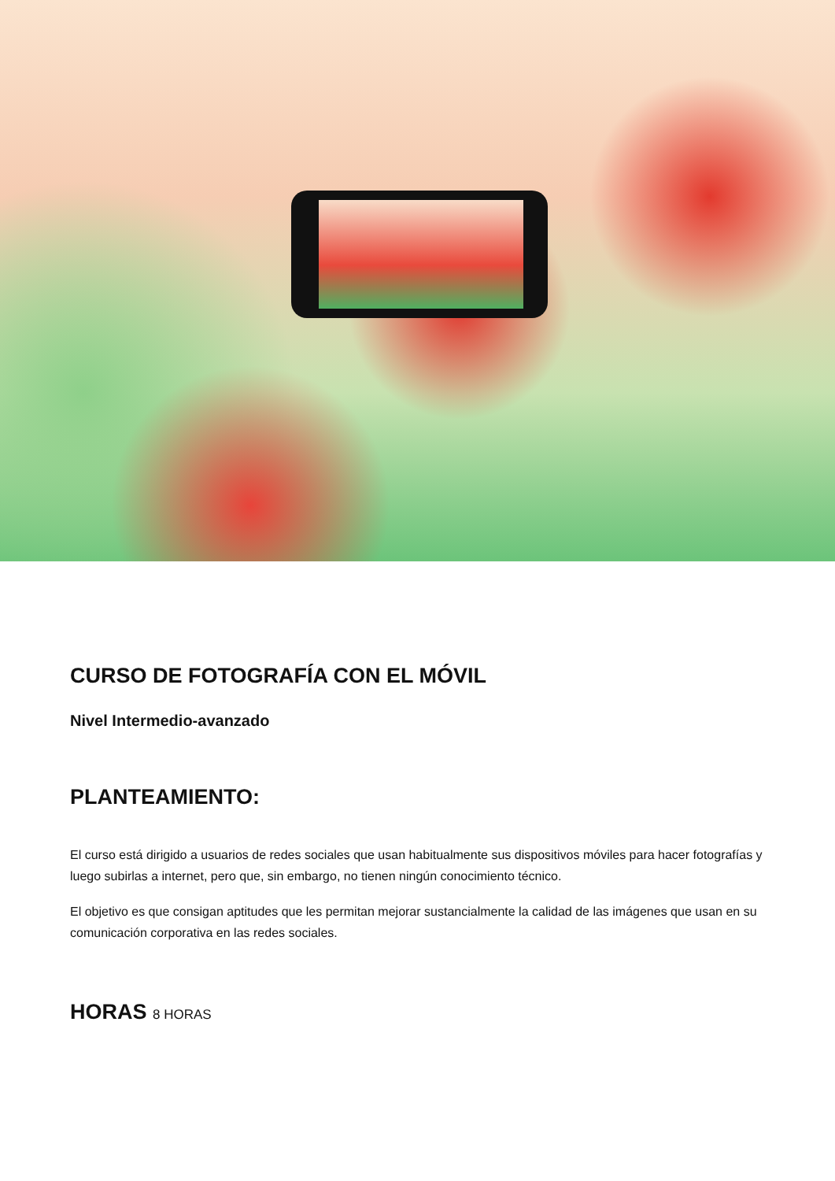CURSO DE FOTOGRAFÍA CON EL MÓVIL
Nivel Intermedio-avanzado
PLANTEAMIENTO:
El curso está dirigido a usuarios de redes sociales que usan habitualmente sus dispositivos móviles para hacer fotografías y luego subirlas a internet, pero que, sin embargo, no tienen ningún conocimiento técnico.
El objetivo es que consigan aptitudes que les permitan mejorar sustancialmente la calidad de las imágenes que usan en su comunicación corporativa en las redes sociales.
HORAS 8 HORAS